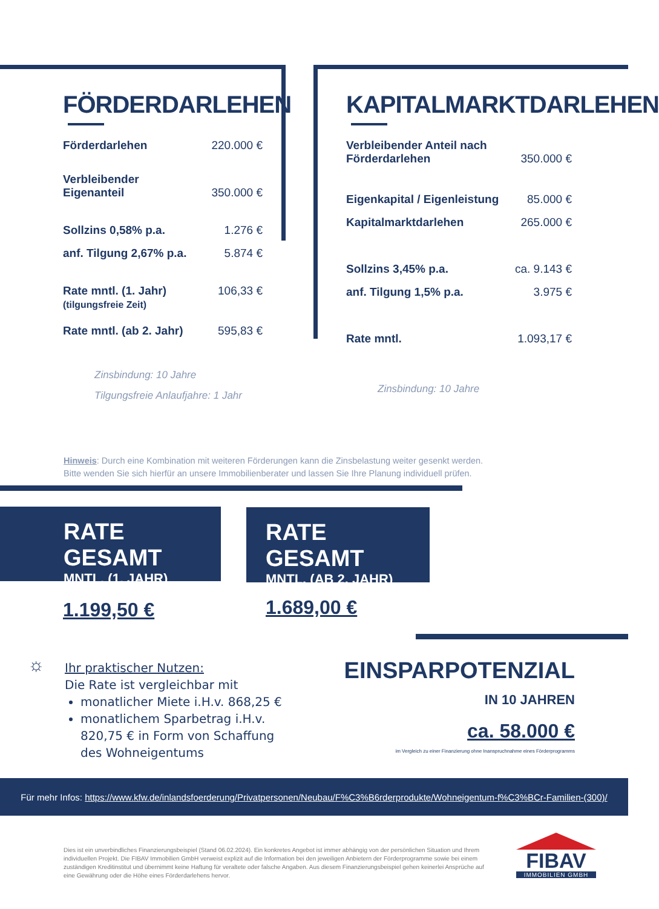FÖRDERDARLEHEN
Förderdarlehen 220.000 €
Verbleibender
Eigenanteil 350.000 €
Sollzins 0,58% p.a. 1.276 €
anf. Tilgung 2,67% p.a. 5.874 €
Rate mntl. (1. Jahr)
(tilgungsfreie Zeit) 106,33 €
Rate mntl. (ab 2. Jahr) 595,83 €
Zinsbindung: 10 Jahre
Tilgungsfreie Anlaufjahre: 1 Jahr
KAPITALMARKTDARLEHEN
Verbleibender Anteil nach
Förderdarlehen 350.000 €
Eigenkapital / Eigenleistung 85.000 €
Kapitalmarktdarlehen 265.000 €
Sollzins 3,45% p.a. ca. 9.143 €
anf. Tilgung 1,5% p.a. 3.975 €
Rate mntl. 1.093,17 €
Zinsbindung: 10 Jahre
Hinweis: Durch eine Kombination mit weiteren Förderungen kann die Zinsbelastung weiter gesenkt werden.
Bitte wenden Sie sich hierfür an unsere Immobilienberater und lassen Sie Ihre Planung individuell prüfen.
RATE GESAMT
MNTL. (1. JAHR)
RATE GESAMT
MNTL. (AB 2. JAHR)
1.199,50 € 1.689,00 €
☼
Ihr praktischer Nutzen:
Die Rate ist vergleichbar mit
monatlicher Miete i.H.v. 868,25 €
monatlichem Sparbetrag i.H.v. 820,75 € in Form von Schaffung des Wohneigentums
EINSPARPOTENZIAL
IN 10 JAHREN
ca. 58.000 €
im Vergleich zu einer Finanzierung ohne Inanspruchnahme eines Förderprogramms
Für mehr Infos: https://www.kfw.de/inlandsfoerderung/Privatpersonen/Neubau/F%C3%B6rderprodukte/Wohneigentum-f%C3%BCr-Familien-(300)/
Dies ist ein unverbindliches Finanzierungsbeispiel (Stand 06.02.2024). Ein konkretes Angebot ist immer abhängig von der persönlichen Situation und Ihrem individuellen Projekt. Die FIBAV Immobilien GmbH verweist explizit auf die Information bei den jeweiligen Anbietern der Förderprogramme sowie bei einem zuständigen Kreditinstitut und übernimmt keine Haftung für veraltete oder falsche Angaben. Aus diesem Finanzierungsbeispiel gehen keinerlei Ansprüche auf eine Gewährung oder die Höhe eines Förderdarlehens hervor.
FIBAV
IMMOBILIEN GMBH